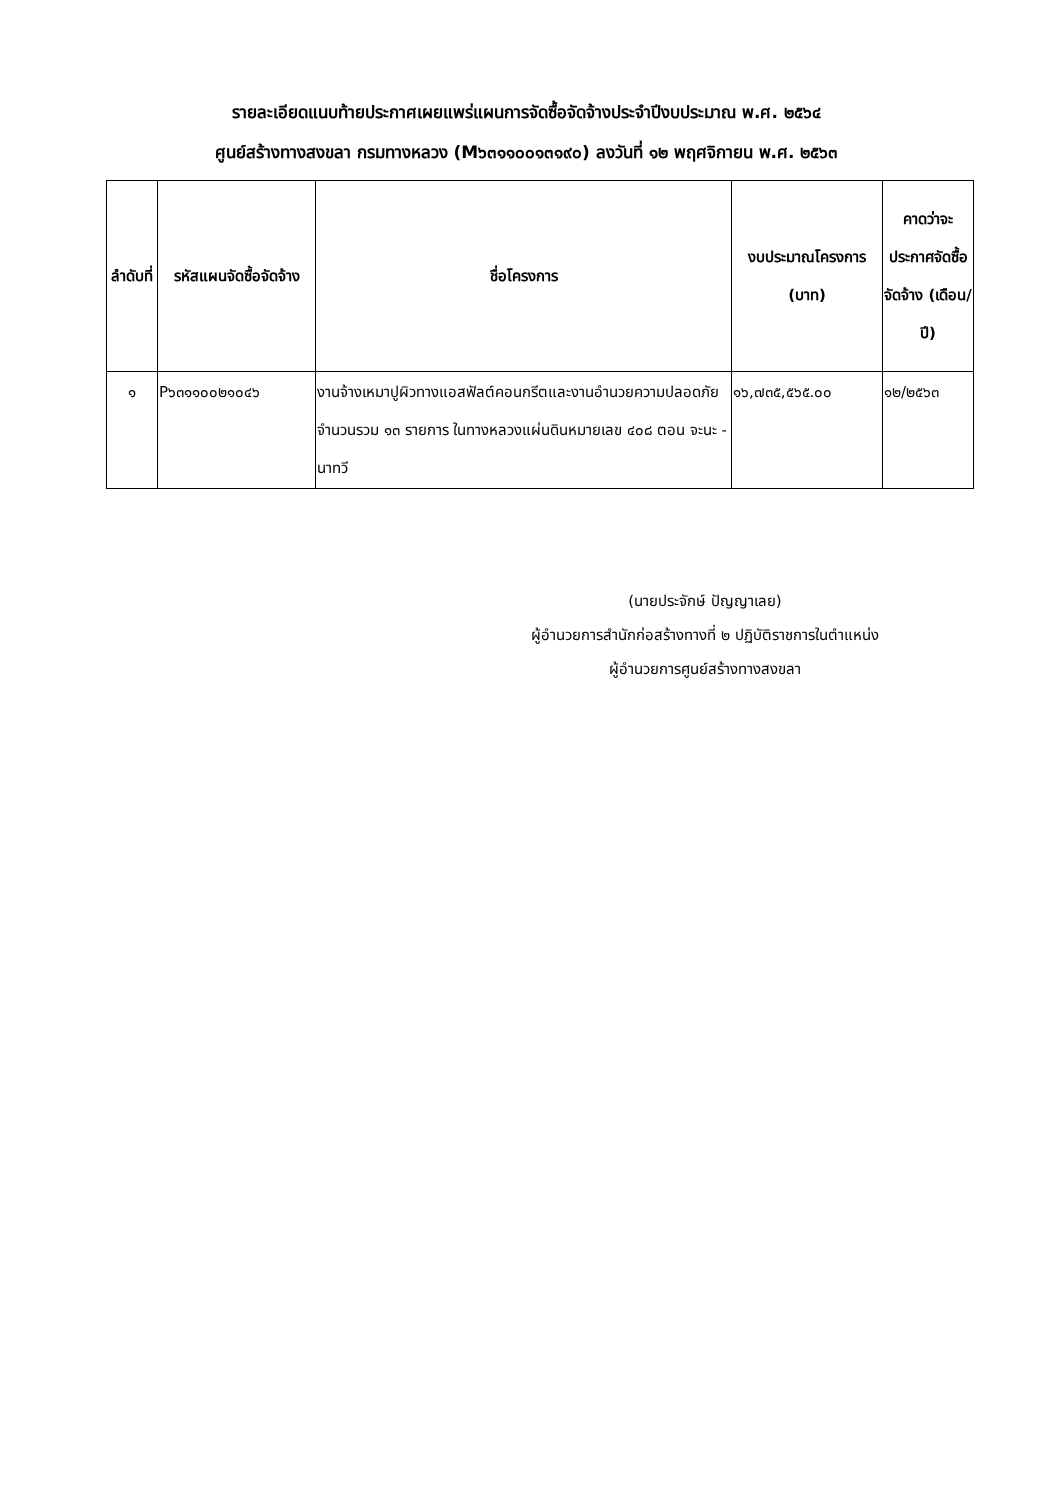รายละเอียดแนบท้ายประกาศเผยแพร่แผนการจัดซื้อจัดจ้างประจำปีงบประมาณ พ.ศ. ๒๕๖๔
ศูนย์สร้างทางสงขลา กรมทางหลวง (M๖๓๑๑๐๐๑๓๑๙๐) ลงวันที่ ๑๒ พฤศจิกายน พ.ศ. ๒๕๖๓
| ลำดับที่ | รหัสแผนจัดซื้อจัดจ้าง | ชื่อโครงการ | งบประมาณโครงการ (บาท) | คาดว่าจะประกาศจัดซื้อจัดจ้าง (เดือน/ปี) |
| --- | --- | --- | --- | --- |
| ๑ | P๖๓๑๑๐๐๒๑๐๔๖ | งานจ้างเหมาปูผิวทางแอสฟัลต์คอนกรีตและงานอำนวยความปลอดภัย จำนวนรวม ๑๓ รายการ ในทางหลวงแผ่นดินหมายเลข ๔๐๘ ตอน จะนะ - นาทวี | ๑๖,๗๓๕,๕๖๕.๐๐ | ๑๒/๒๕๖๓ |
(นายประจักษ์ ปัญญาเลย)
ผู้อำนวยการสำนักก่อสร้างทางที่ ๒ ปฏิบัติราชการในตำแหน่ง
ผู้อำนวยการศูนย์สร้างทางสงขลา